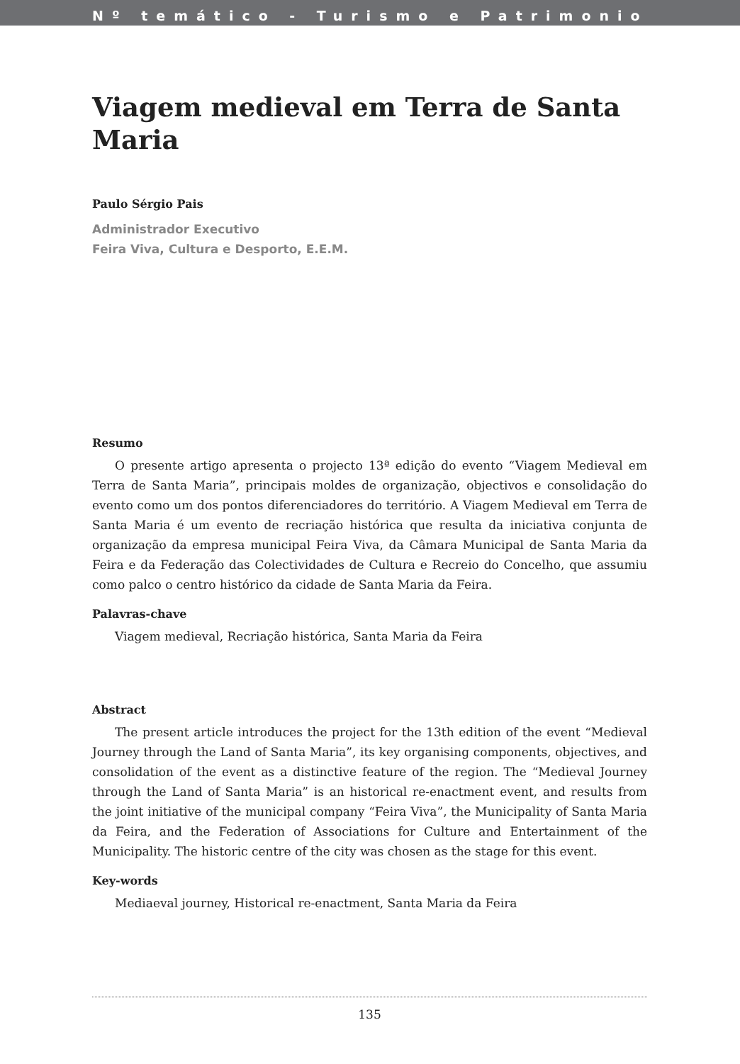Nº temático - Turismo e Patrimonio
Viagem medieval em Terra de Santa Maria
Paulo Sérgio Pais
Administrador Executivo
Feira Viva, Cultura e Desporto, E.E.M.
Resumo
O presente artigo apresenta o projecto 13ª edição do evento “Viagem Medieval em Terra de Santa Maria”, principais moldes de organização, objectivos e consolidação do evento como um dos pontos diferenciadores do território. A Viagem Medieval em Terra de Santa Maria é um evento de recriação histórica que resulta da iniciativa conjunta de organização da empresa municipal Feira Viva, da Câmara Municipal de Santa Maria da Feira e da Federação das Colectividades de Cultura e Recreio do Concelho, que assumiu como palco o centro histórico da cidade de Santa Maria da Feira.
Palavras-chave
Viagem medieval, Recriação histórica, Santa Maria da Feira
Abstract
The present article introduces the project for the 13th edition of the event “Medieval Journey through the Land of Santa Maria”, its key organising components, objectives, and consolidation of the event as a distinctive feature of the region. The “Medieval Journey through the Land of Santa Maria” is an historical re-enactment event, and results from the joint initiative of the municipal company “Feira Viva”, the Municipality of Santa Maria da Feira, and the Federation of Associations for Culture and Entertainment of the Municipality. The historic centre of the city was chosen as the stage for this event.
Key-words
Mediaeval journey, Historical re-enactment, Santa Maria da Feira
135